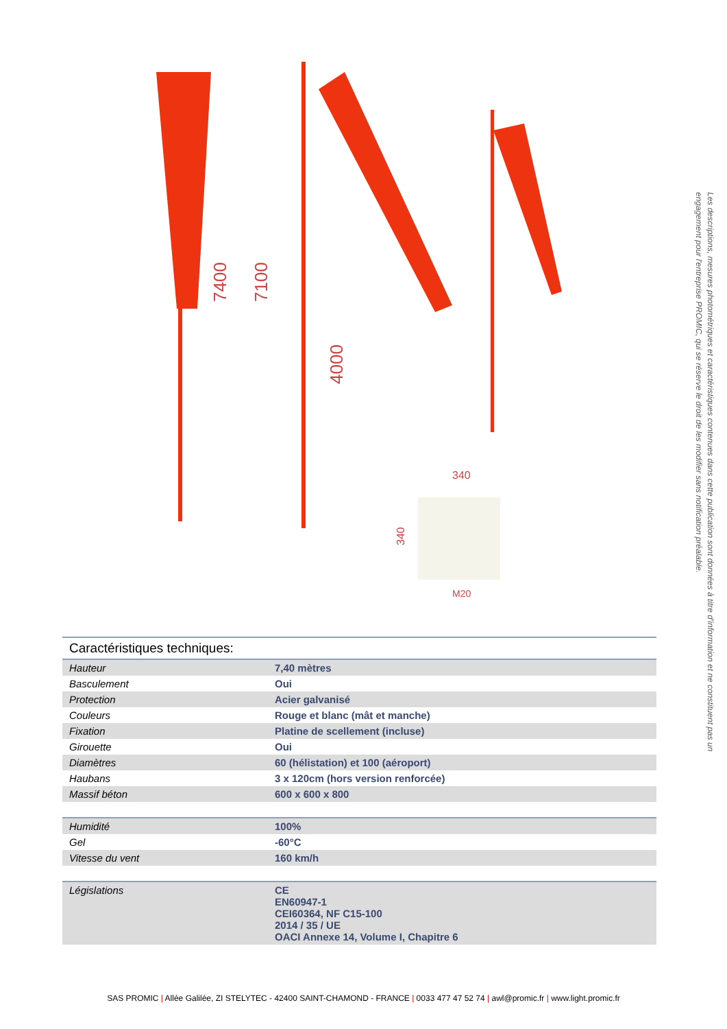7400
7100
4000
340
340
M20
Les descriptions, mesures photométriques et caractéristiques contenues dans cette publication sont données à titre d'information et ne constituent pas un engagement pour l'entreprise PROMIC, qui se réserve le droit de les modifier sans notification préalable.
Caractéristiques techniques:
| Hauteur | 7,40 mètres |
| Basculement | Oui |
| Protection | Acier galvanisé |
| Couleurs | Rouge et blanc (mât et manche) |
| Fixation | Platine de scellement (incluse) |
| Girouette | Oui |
| Diamètres | 60 (hélistation) et 100 (aéroport) |
| Haubans | 3 x 120cm (hors version renforcée) |
| Massif béton | 600 x 600 x 800 |
| Humidité | 100% |
| Gel | -60°C |
| Vitesse du vent | 160 km/h |
| Législations | CE EN60947-1 CEI60364, NF C15-100 2014 / 35 / UE OACI Annexe 14, Volume I, Chapitre 6 |
SAS PROMIC | Allée Galilée, ZI STELYTEC - 42400 SAINT-CHAMOND - FRANCE | 0033 477 47 52 74 | awl@promic.fr | www.light.promic.fr